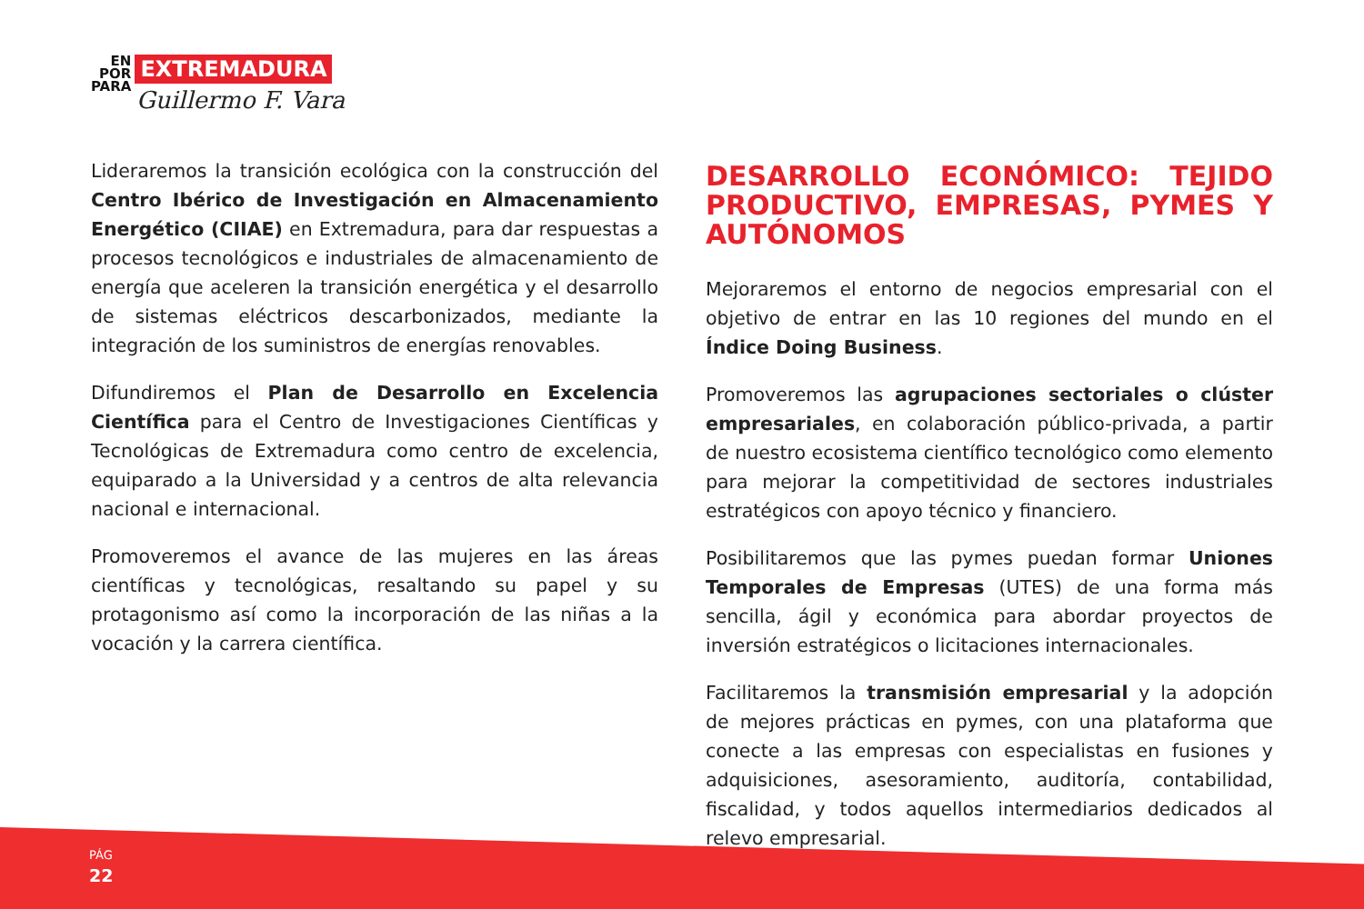EN
POR
PARA
EXTREMADURA
Guillermo F. Vara
Lideraremos la transición ecológica con la construcción del Centro Ibérico de Investigación en Almacenamiento Energético (CIIAE) en Extremadura, para dar respuestas a procesos tecnológicos e industriales de almacenamiento de energía que aceleren la transición energética y el desarrollo de sistemas eléctricos descarbonizados, mediante la integración de los suministros de energías renovables.
Difundiremos el Plan de Desarrollo en Excelencia Científica para el Centro de Investigaciones Científicas y Tecnológicas de Extremadura como centro de excelencia, equiparado a la Universidad y a centros de alta relevancia nacional e internacional.
Promoveremos el avance de las mujeres en las áreas científicas y tecnológicas, resaltando su papel y su protagonismo así como la incorporación de las niñas a la vocación y la carrera científica.
DESARROLLO ECONÓMICO: TEJIDO PRODUCTIVO, EMPRESAS, PYMES Y AUTÓNOMOS
Mejoraremos el entorno de negocios empresarial con el objetivo de entrar en las 10 regiones del mundo en el Índice Doing Business.
Promoveremos las agrupaciones sectoriales o clúster empresariales, en colaboración público-privada, a partir de nuestro ecosistema científico tecnológico como elemento para mejorar la competitividad de sectores industriales estratégicos con apoyo técnico y financiero.
Posibilitaremos que las pymes puedan formar Uniones Temporales de Empresas (UTES) de una forma más sencilla, ágil y económica para abordar proyectos de inversión estratégicos o licitaciones internacionales.
Facilitaremos la transmisión empresarial y la adopción de mejores prácticas en pymes, con una plataforma que conecte a las empresas con especialistas en fusiones y adquisiciones, asesoramiento, auditoría, contabilidad, fiscalidad, y todos aquellos intermediarios dedicados al relevo empresarial.
PÁG
22